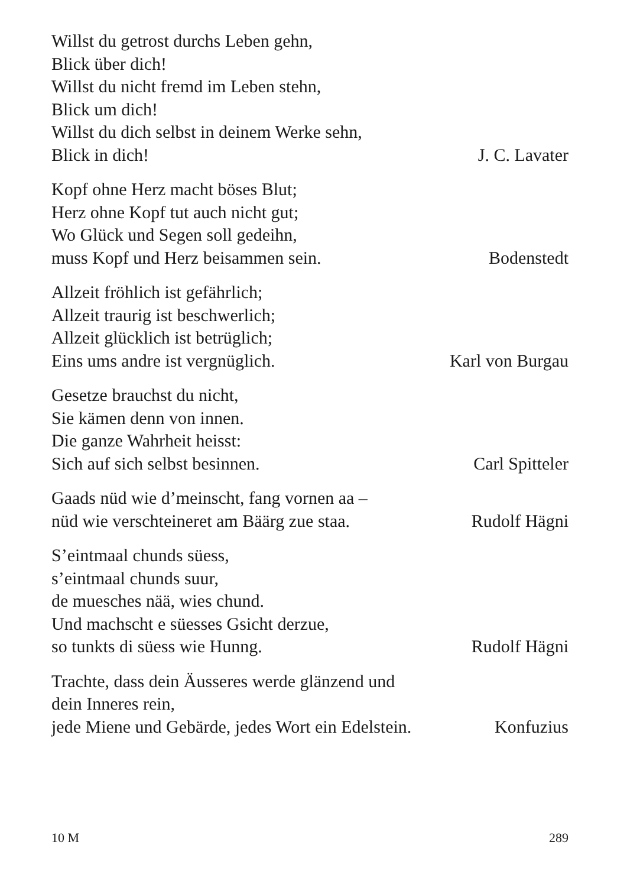Willst du getrost durchs Leben gehn,
Blick über dich!
Willst du nicht fremd im Leben stehn,
Blick um dich!
Willst du dich selbst in deinem Werke sehn,
Blick in dich! J. C. Lavater
Kopf ohne Herz macht böses Blut;
Herz ohne Kopf tut auch nicht gut;
Wo Glück und Segen soll gedeihn,
muss Kopf und Herz beisammen sein. Bodenstedt
Allzeit fröhlich ist gefährlich;
Allzeit traurig ist beschwerlich;
Allzeit glücklich ist betrüglich;
Eins ums andre ist vergnüglich. Karl von Burgau
Gesetze brauchst du nicht,
Sie kämen denn von innen.
Die ganze Wahrheit heisst:
Sich auf sich selbst besinnen. Carl Spitteler
Gaads nüd wie d’meinscht, fang vornen aa –
nüd wie verschteineret am Bäärg zue staa. Rudolf Hägni
S’eintmaal chunds süess,
s’eintmaal chunds suur,
de muesches nää, wies chund.
Und machscht e süesses Gsicht derzue,
so tunkts di süess wie Hunng. Rudolf Hägni
Trachte, dass dein Äusseres werde glänzend und
dein Inneres rein,
jede Miene und Gebärde, jedes Wort ein Edelstein. Konfuzius
10 M 289